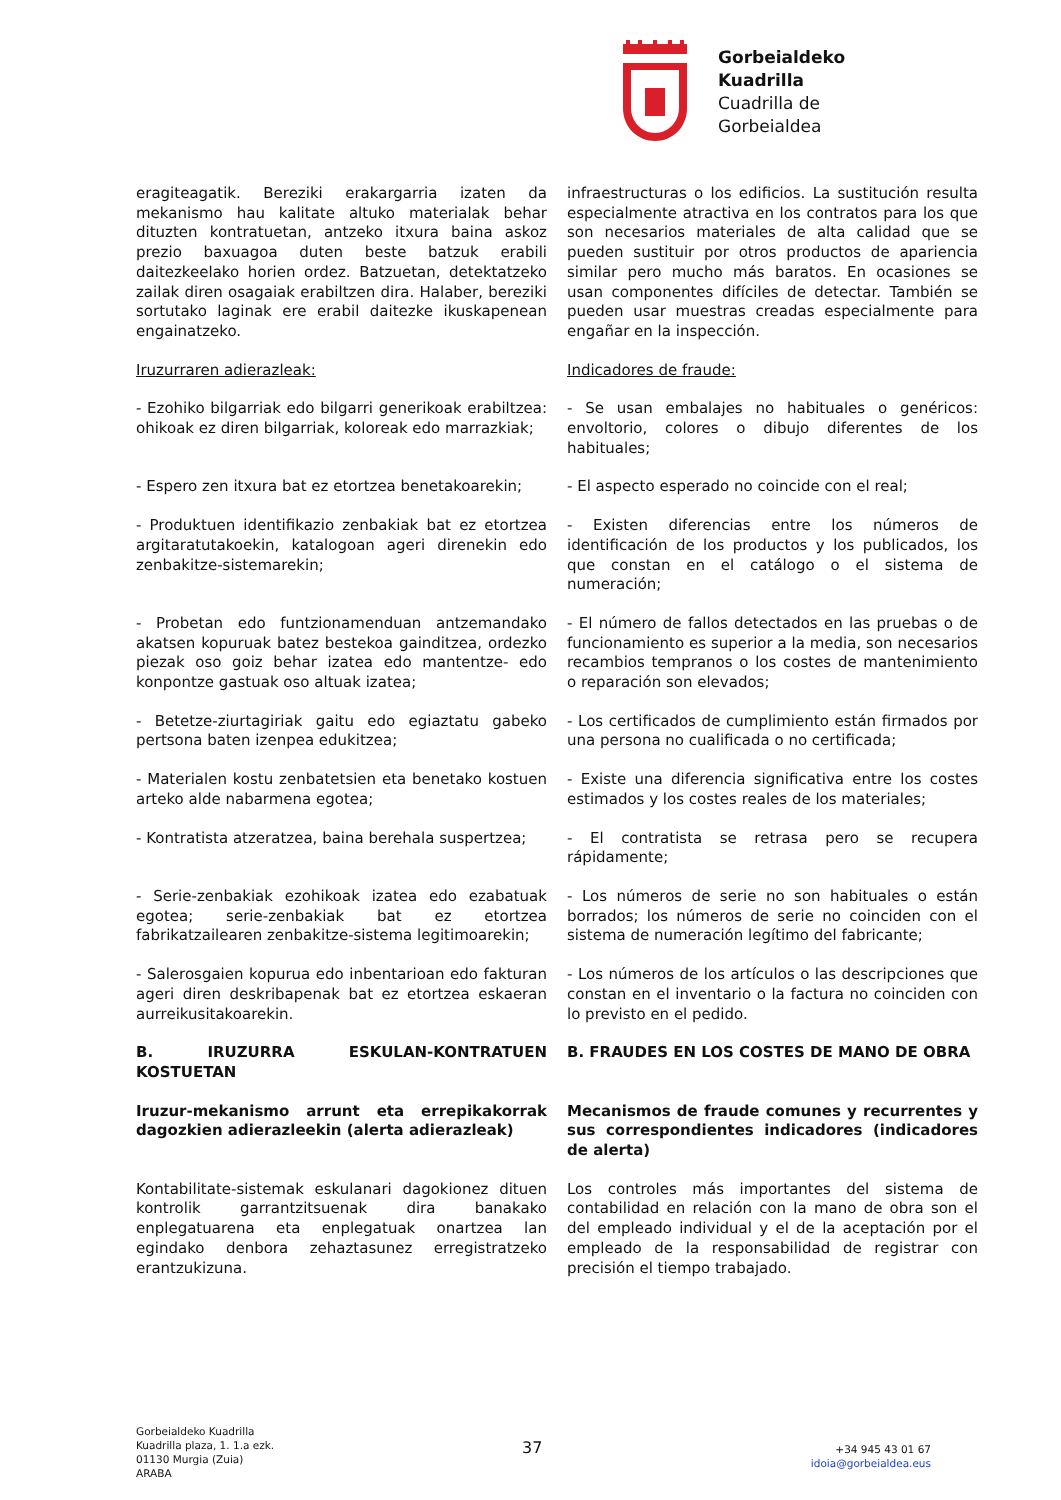Gorbeialdeko
Kuadrilla
Cuadrilla de
Gorbeialdea
eragiteagatik. Bereziki erakargarria izaten da mekanismo hau kalitate altuko materialak behar dituzten kontratuetan, antzeko itxura baina askoz prezio baxuagoa duten beste batzuk erabili daitezkeelako horien ordez. Batzuetan, detektatzeko zailak diren osagaiak erabiltzen dira. Halaber, bereziki sortutako laginak ere erabil daitezke ikuskapenean engainatzeko.
infraestructuras o los edificios. La sustitución resulta especialmente atractiva en los contratos para los que son necesarios materiales de alta calidad que se pueden sustituir por otros productos de apariencia similar pero mucho más baratos. En ocasiones se usan componentes difíciles de detectar. También se pueden usar muestras creadas especialmente para engañar en la inspección.
Iruzurraren adierazleak: Indicadores de fraude:
- Ezohiko bilgarriak edo bilgarri generikoak erabiltzea: ohikoak ez diren bilgarriak, koloreak edo marrazkiak;
- Se usan embalajes no habituales o genéricos: envoltorio, colores o dibujo diferentes de los habituales;
- Espero zen itxura bat ez etortzea benetakoarekin;
- El aspecto esperado no coincide con el real;
- Produktuen identifikazio zenbakiak bat ez etortzea argitaratutakoekin, katalogoan ageri direnekin edo zenbakitze-sistemarekin;
- Existen diferencias entre los números de identificación de los productos y los publicados, los que constan en el catálogo o el sistema de numeración;
- Probetan edo funtzionamenduan antzemandako akatsen kopuruak batez bestekoa gainditzea, ordezko piezak oso goiz behar izatea edo mantentze- edo konpontze gastuak oso altuak izatea;
- El número de fallos detectados en las pruebas o de funcionamiento es superior a la media, son necesarios recambios tempranos o los costes de mantenimiento o reparación son elevados;
- Betetze-ziurtagiriak gaitu edo egiaztatu gabeko pertsona baten izenpea edukitzea;
- Los certificados de cumplimiento están firmados por una persona no cualificada o no certificada;
- Materialen kostu zenbatetsien eta benetako kostuen arteko alde nabarmena egotea;
- Existe una diferencia significativa entre los costes estimados y los costes reales de los materiales;
- Kontratista atzeratzea, baina berehala suspertzea;
- El contratista se retrasa pero se recupera rápidamente;
- Serie-zenbakiak ezohikoak izatea edo ezabatuak egotea; serie-zenbakiak bat ez etortzea fabrikatzailearen zenbakitze-sistema legitimoarekin;
- Los números de serie no son habituales o están borrados; los números de serie no coinciden con el sistema de numeración legítimo del fabricante;
- Salerosgaien kopurua edo inbentarioan edo fakturan ageri diren deskribapenak bat ez etortzea eskaeran aurreikusitakoarekin.
- Los números de los artículos o las descripciones que constan en el inventario o la factura no coinciden con lo previsto en el pedido.
B. IRUZURRA ESKULAN-KONTRATUEN KOSTUETAN
B. FRAUDES EN LOS COSTES DE MANO DE OBRA
Iruzur-mekanismo arrunt eta errepikakorrak dagozkien adierazleekin (alerta adierazleak)
Mecanismos de fraude comunes y recurrentes y sus correspondientes indicadores (indicadores de alerta)
Kontabilitate-sistemak eskulanari dagokionez dituen kontrolik garrantzitsuenak dira banakako enplegatuarena eta enplegatuak onartzea lan egindako denbora zehaztasunez erregistratzeko erantzukizuna.
Los controles más importantes del sistema de contabilidad en relación con la mano de obra son el del empleado individual y el de la aceptación por el empleado de la responsabilidad de registrar con precisión el tiempo trabajado.
Gorbeialdeko Kuadrilla
Kuadrilla plaza, 1. 1.a ezk.
01130 Murgia (Zuia)
ARABA
37
+34 945 43 01 67
idoia@gorbeialdea.eus